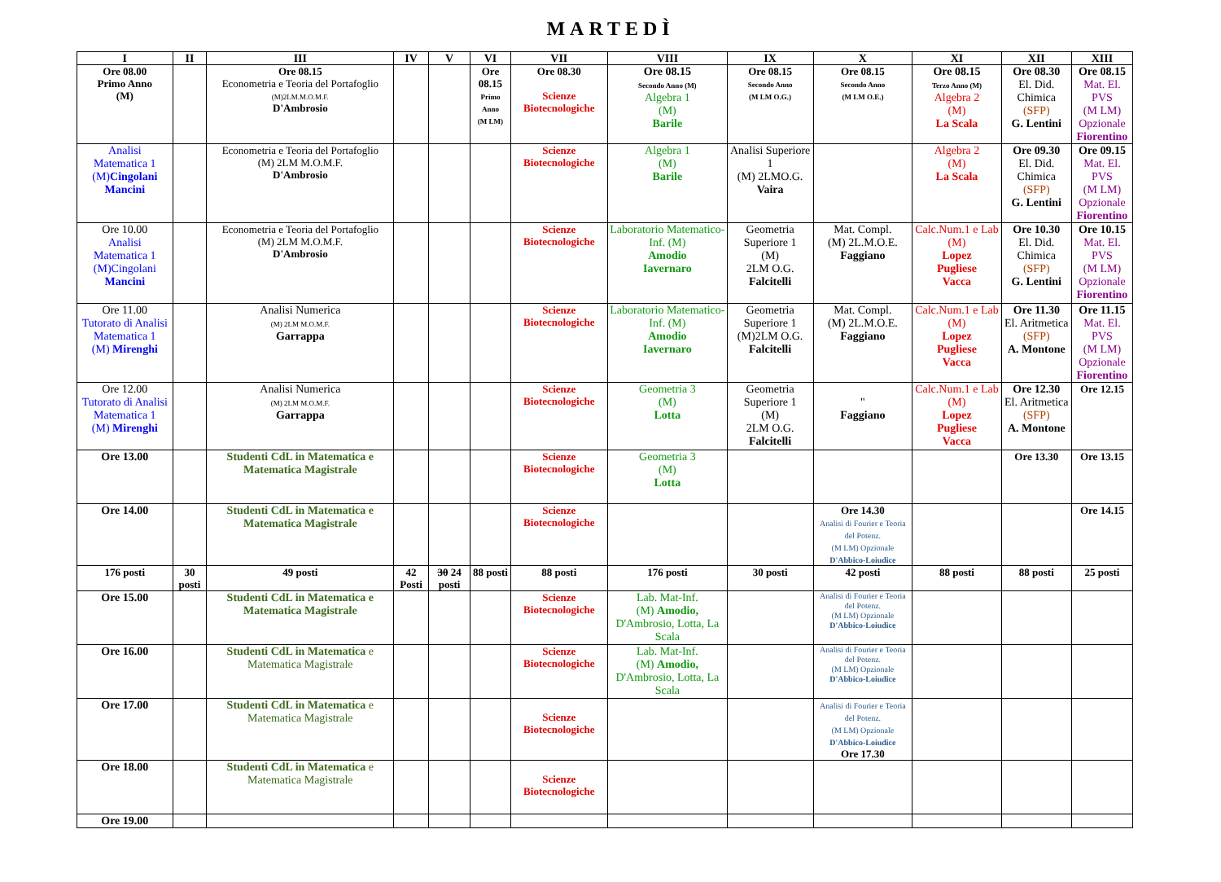MARTEDÌ
| I | II | III | IV | V | VI | VII | VIII | IX | X | XI | XII | XIII |
| --- | --- | --- | --- | --- | --- | --- | --- | --- | --- | --- | --- | --- |
| Ore 08.00 Primo Anno (M) | | Ore 08.15 Econometria e Teoria del Portafoglio (M)2LM.M.O.M.F. D'Ambrosio | | | Ore 08.15 Primo Anno (M LM) | Ore 08.30 Scienze Biotecnologiche | Ore 08.15 Secondo Anno (M) Algebra 1 (M) Barile | Ore 08.15 Secondo Anno (M LM O.G.) | Ore 08.15 Secondo Anno (M LM O.E.) | Ore 08.15 Terzo Anno (M) Algebra 2 (M) La Scala | Ore 08.30 El. Did. Chimica (SFP) G. Lentini | Ore 08.15 Mat. El. PVS (M LM) Opzionale Fiorentino |
| Analisi Matematica 1 (M) Cingolani Mancini | | Econometria e Teoria del Portafoglio (M) 2LM M.O.M.F. D'Ambrosio | | | | Scienze Biotecnologiche | Algebra 1 (M) Barile | Analisi Superiore 1 (M) 2LMO.G. Vaira | | Algebra 2 (M) La Scala | Ore 09.30 El. Did. Chimica (SFP) G. Lentini | Ore 09.15 Mat. El. PVS (M LM) Opzionale Fiorentino |
| Ore 10.00 Analisi Matematica 1 (M)Cingolani Mancini | | Econometria e Teoria del Portafoglio (M) 2LM M.O.M.F. D'Ambrosio | | | | Scienze Biotecnologiche | Laboratorio Matematico-Inf. (M) Amodio Iavernaro | Geometria Superiore 1 (M) 2LM O.G. Falcitelli | Mat. Compl. (M) 2L.M.O.E. Faggiano | Calc.Num.1 e Lab (M) Lopez Pugliese Vacca | Ore 10.30 El. Did. Chimica (SFP) G. Lentini | Ore 10.15 Mat. El. PVS (M LM) Opzionale Fiorentino |
| Ore 11.00 Tutorato di Analisi Matematica 1 (M) Mirenghi | | Analisi Numerica (M) 2LM M.O.M.F. Garrappa | | | | Scienze Biotecnologiche | Laboratorio Matematico-Inf. (M) Amodio Iavernaro | Geometria Superiore 1 (M)2LM O.G. Falcitelli | Mat. Compl. (M) 2L.M.O.E. Faggiano | Calc.Num.1 e Lab (M) Lopez Pugliese Vacca | Ore 11.30 El. Aritmetica (SFP) A. Montone | Ore 11.15 Mat. El. PVS (M LM) Opzionale Fiorentino |
| Ore 12.00 Tutorato di Analisi Matematica 1 (M) Mirenghi | | Analisi Numerica (M) 2LM M.O.M.F. Garrappa | | | | Scienze Biotecnologiche | Geometria 3 (M) Lotta | Geometria Superiore 1 (M) 2LM O.G. Falcitelli | " Faggiano | Calc.Num.1 e Lab (M) Lopez Pugliese Vacca | Ore 12.30 El. Aritmetica (SFP) A. Montone | Ore 12.15 |
| Ore 13.00 | | Studenti CdL in Matematica e Matematica Magistrale | | | | Scienze Biotecnologiche | Geometria 3 (M) Lotta | | | | Ore 13.30 | Ore 13.15 |
| Ore 14.00 | | Studenti CdL in Matematica e Matematica Magistrale | | | | Scienze Biotecnologiche | | | Ore 14.30 Analisi di Fourier e Teoria del Potenz. (M LM) Opzionale D'Abbico-Loiudice | | | Ore 14.15 |
| 176 posti | 30 posti | 49 posti | 42 Posti | 30 24 posti | 88 posti | 88 posti | 176 posti | 30 posti | 42 posti | 88 posti | 88 posti | 25 posti |
| Ore 15.00 | | Studenti CdL in Matematica e Matematica Magistrale | | | | Scienze Biotecnologiche | Lab. Mat-Inf. (M) Amodio, D'Ambrosio, Lotta, La Scala | | Analisi di Fourier e Teoria del Potenz. (M LM) Opzionale D'Abbico-Loiudice | | | |
| Ore 16.00 | | Studenti CdL in Matematica e Matematica Magistrale | | | | Scienze Biotecnologiche | Lab. Mat-Inf. (M) Amodio, D'Ambrosio, Lotta, La Scala | | Analisi di Fourier e Teoria del Potenz. (M LM) Opzionale D'Abbico-Loiudice | | | |
| Ore 17.00 | | Studenti CdL in Matematica e Matematica Magistrale | | | | Scienze Biotecnologiche | | | Analisi di Fourier e Teoria del Potenz. (M LM) Opzionale D'Abbico-Loiudice Ore 17.30 | | | |
| Ore 18.00 | | Studenti CdL in Matematica e Matematica Magistrale | | | | Scienze Biotecnologiche | | | | | | |
| Ore 19.00 | | | | | | | | | | | | |